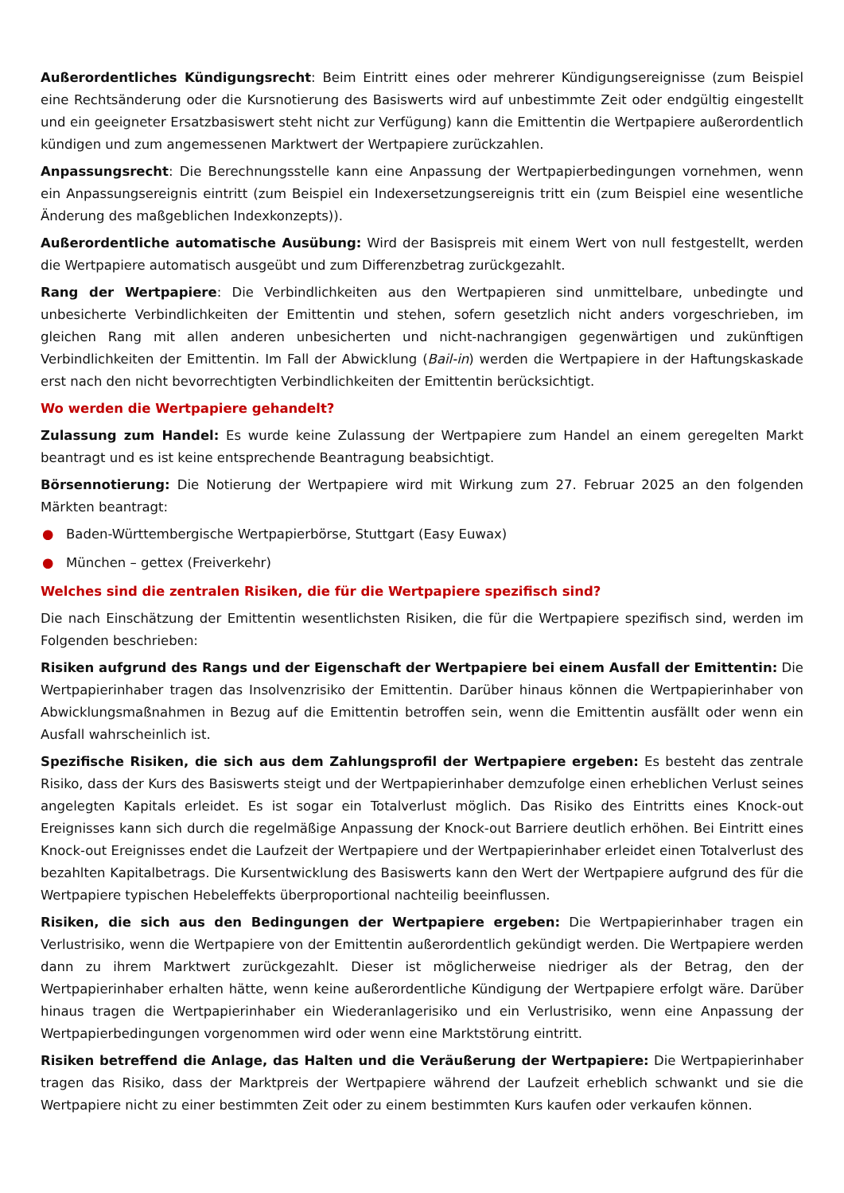Außerordentliches Kündigungsrecht: Beim Eintritt eines oder mehrerer Kündigungsereignisse (zum Beispiel eine Rechtsänderung oder die Kursnotierung des Basiswerts wird auf unbestimmte Zeit oder endgültig eingestellt und ein geeigneter Ersatzbasiswert steht nicht zur Verfügung) kann die Emittentin die Wertpapiere außerordentlich kündigen und zum angemessenen Marktwert der Wertpapiere zurückzahlen.
Anpassungsrecht: Die Berechnungsstelle kann eine Anpassung der Wertpapierbedingungen vornehmen, wenn ein Anpassungsereignis eintritt (zum Beispiel ein Indexersetzungsereignis tritt ein (zum Beispiel eine wesentliche Änderung des maßgeblichen Indexkonzepts)).
Außerordentliche automatische Ausübung: Wird der Basispreis mit einem Wert von null festgestellt, werden die Wertpapiere automatisch ausgeübt und zum Differenzbetrag zurückgezahlt.
Rang der Wertpapiere: Die Verbindlichkeiten aus den Wertpapieren sind unmittelbare, unbedingte und unbesicherte Verbindlichkeiten der Emittentin und stehen, sofern gesetzlich nicht anders vorgeschrieben, im gleichen Rang mit allen anderen unbesicherten und nicht-nachrangigen gegenwärtigen und zukünftigen Verbindlichkeiten der Emittentin. Im Fall der Abwicklung (Bail-in) werden die Wertpapiere in der Haftungskaskade erst nach den nicht bevorrechtigten Verbindlichkeiten der Emittentin berücksichtigt.
Wo werden die Wertpapiere gehandelt?
Zulassung zum Handel: Es wurde keine Zulassung der Wertpapiere zum Handel an einem geregelten Markt beantragt und es ist keine entsprechende Beantragung beabsichtigt.
Börsennotierung: Die Notierung der Wertpapiere wird mit Wirkung zum 27. Februar 2025 an den folgenden Märkten beantragt:
● Baden-Württembergische Wertpapierbörse, Stuttgart (Easy Euwax)
● München – gettex (Freiverkehr)
Welches sind die zentralen Risiken, die für die Wertpapiere spezifisch sind?
Die nach Einschätzung der Emittentin wesentlichsten Risiken, die für die Wertpapiere spezifisch sind, werden im Folgenden beschrieben:
Risiken aufgrund des Rangs und der Eigenschaft der Wertpapiere bei einem Ausfall der Emittentin: Die Wertpapierinhaber tragen das Insolvenzrisiko der Emittentin. Darüber hinaus können die Wertpapierinhaber von Abwicklungsmaßnahmen in Bezug auf die Emittentin betroffen sein, wenn die Emittentin ausfällt oder wenn ein Ausfall wahrscheinlich ist.
Spezifische Risiken, die sich aus dem Zahlungsprofil der Wertpapiere ergeben: Es besteht das zentrale Risiko, dass der Kurs des Basiswerts steigt und der Wertpapierinhaber demzufolge einen erheblichen Verlust seines angelegten Kapitals erleidet. Es ist sogar ein Totalverlust möglich. Das Risiko des Eintritts eines Knock-out Ereignisses kann sich durch die regelmäßige Anpassung der Knock-out Barriere deutlich erhöhen. Bei Eintritt eines Knock-out Ereignisses endet die Laufzeit der Wertpapiere und der Wertpapierinhaber erleidet einen Totalverlust des bezahlten Kapitalbetrags. Die Kursentwicklung des Basiswerts kann den Wert der Wertpapiere aufgrund des für die Wertpapiere typischen Hebeleffekts überproportional nachteilig beeinflussen.
Risiken, die sich aus den Bedingungen der Wertpapiere ergeben: Die Wertpapierinhaber tragen ein Verlustrisiko, wenn die Wertpapiere von der Emittentin außerordentlich gekündigt werden. Die Wertpapiere werden dann zu ihrem Marktwert zurückgezahlt. Dieser ist möglicherweise niedriger als der Betrag, den der Wertpapierinhaber erhalten hätte, wenn keine außerordentliche Kündigung der Wertpapiere erfolgt wäre. Darüber hinaus tragen die Wertpapierinhaber ein Wiederanlagerisiko und ein Verlustrisiko, wenn eine Anpassung der Wertpapierbedingungen vorgenommen wird oder wenn eine Marktstörung eintritt.
Risiken betreffend die Anlage, das Halten und die Veräußerung der Wertpapiere: Die Wertpapierinhaber tragen das Risiko, dass der Marktpreis der Wertpapiere während der Laufzeit erheblich schwankt und sie die Wertpapiere nicht zu einer bestimmten Zeit oder zu einem bestimmten Kurs kaufen oder verkaufen können.